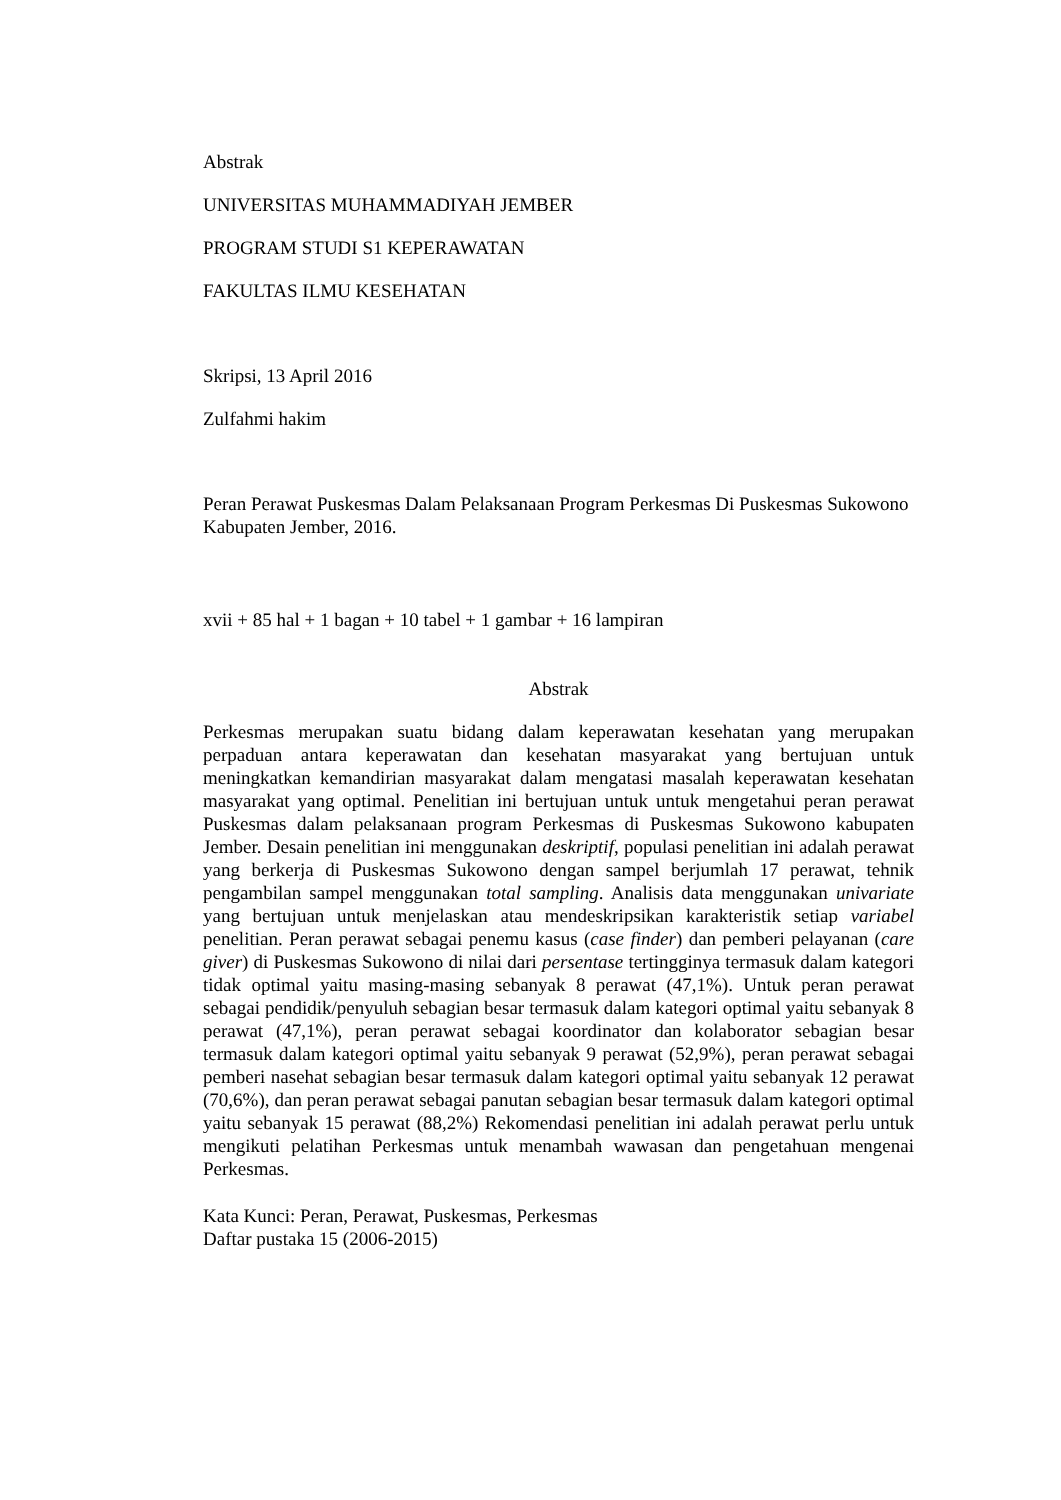Abstrak
UNIVERSITAS MUHAMMADIYAH JEMBER
PROGRAM STUDI S1 KEPERAWATAN
FAKULTAS ILMU KESEHATAN
Skripsi, 13 April 2016
Zulfahmi hakim
Peran Perawat Puskesmas Dalam Pelaksanaan Program Perkesmas Di Puskesmas Sukowono Kabupaten Jember, 2016.
xvii + 85 hal + 1 bagan + 10 tabel + 1 gambar + 16 lampiran
Abstrak
Perkesmas merupakan suatu bidang dalam keperawatan kesehatan yang merupakan perpaduan antara keperawatan dan kesehatan masyarakat yang bertujuan untuk meningkatkan kemandirian masyarakat dalam mengatasi masalah keperawatan kesehatan masyarakat yang optimal. Penelitian ini bertujuan untuk untuk mengetahui peran perawat Puskesmas dalam pelaksanaan program Perkesmas di Puskesmas Sukowono kabupaten Jember. Desain penelitian ini menggunakan deskriptif, populasi penelitian ini adalah perawat yang berkerja di Puskesmas Sukowono dengan sampel berjumlah 17 perawat, tehnik pengambilan sampel menggunakan total sampling. Analisis data menggunakan univariate yang bertujuan untuk menjelaskan atau mendeskripsikan karakteristik setiap variabel penelitian. Peran perawat sebagai penemu kasus (case finder) dan pemberi pelayanan (care giver) di Puskesmas Sukowono di nilai dari persentase tertingginya termasuk dalam kategori tidak optimal yaitu masing-masing sebanyak 8 perawat (47,1%). Untuk peran perawat sebagai pendidik/penyuluh sebagian besar termasuk dalam kategori optimal yaitu sebanyak 8 perawat (47,1%), peran perawat sebagai koordinator dan kolaborator sebagian besar termasuk dalam kategori optimal yaitu sebanyak 9 perawat (52,9%), peran perawat sebagai pemberi nasehat sebagian besar termasuk dalam kategori optimal yaitu sebanyak 12 perawat (70,6%), dan peran perawat sebagai panutan sebagian besar termasuk dalam kategori optimal yaitu sebanyak 15 perawat (88,2%) Rekomendasi penelitian ini adalah perawat perlu untuk mengikuti pelatihan Perkesmas untuk menambah wawasan dan pengetahuan mengenai Perkesmas.
Kata Kunci: Peran, Perawat, Puskesmas, Perkesmas
Daftar pustaka 15 (2006-2015)